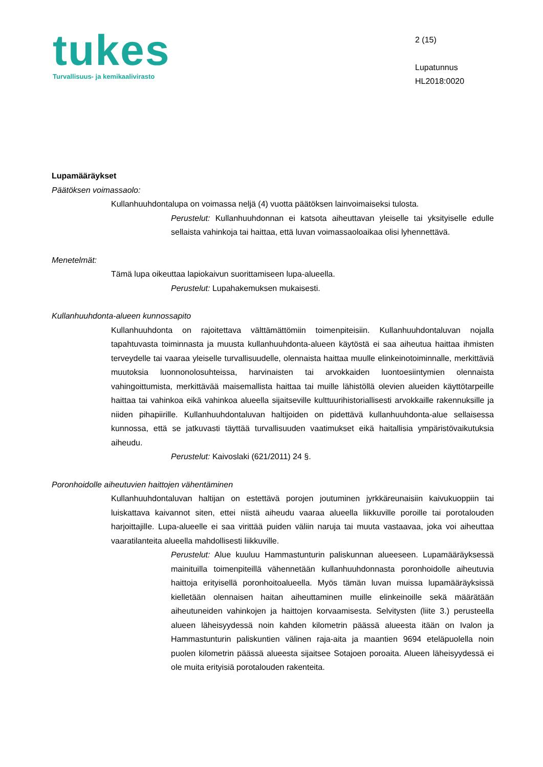tukes
Turvallisuus- ja kemikaalivirasto
2 (15)
Lupatunnus
HL2018:0020
Lupamääräykset
Päätöksen voimassaolo:
Kullanhuuhdontalupa on voimassa neljä (4) vuotta päätöksen lainvoimaiseksi tulosta.
Perustelut: Kullanhuuhdonnan ei katsota aiheuttavan yleiselle tai yksityiselle edulle sellaista vahinkoja tai haittaa, että luvan voimassaoloaikaa olisi lyhennettävä.
Menetelmät:
Tämä lupa oikeuttaa lapiokaivun suorittamiseen lupa-alueella.
Perustelut: Lupahakemuksen mukaisesti.
Kullanhuuhdonta-alueen kunnossapito
Kullanhuuhdonta on rajoitettava välttämättömiin toimenpiteisiin. Kullanhuuhdontaluvan nojalla tapahtuvasta toiminnasta ja muusta kullanhuuhdonta-alueen käytöstä ei saa aiheutua haittaa ihmisten terveydelle tai vaaraa yleiselle turvallisuudelle, olennaista haittaa muulle elinkeinotoiminnalle, merkittäviä muutoksia luonnonolosuhteissa, harvinaisten tai arvokkaiden luontoesiintymien olennaista vahingoittumista, merkittävää maisemallista haittaa tai muille lähistöllä olevien alueiden käyttötarpeille haittaa tai vahinkoa eikä vahinkoa alueella sijaitseville kulttuurihistoriallisesti arvokkaille rakennuksille ja niiden pihapiirille. Kullanhuuhdontaluvan haltijoiden on pidettävä kullanhuuhdonta-alue sellaisessa kunnossa, että se jatkuvasti täyttää turvallisuuden vaatimukset eikä haitallisia ympäristövaikutuksia aiheudu.
Perustelut: Kaivoslaki (621/2011) 24 §.
Poronhoidolle aiheutuvien haittojen vähentäminen
Kullanhuuhdontaluvan haltijan on estettävä porojen joutuminen jyrkkäreunaisiin kaivukuoppiin tai luiskattava kaivannot siten, ettei niistä aiheudu vaaraa alueella liikkuville poroille tai porotalouden harjoittajille. Lupa-alueelle ei saa virittää puiden väliin naruja tai muuta vastaavaa, joka voi aiheuttaa vaaratilanteita alueella mahdollisesti liikkuville.
Perustelut: Alue kuuluu Hammastunturin paliskunnan alueeseen. Lupamääräyksessä mainituilla toimenpiteillä vähennetään kullanhuuhdonnasta poronhoidolle aiheutuvia haittoja erityisellä poronhoitoalueella. Myös tämän luvan muissa lupamääräyksissä kielletään olennaisen haitan aiheuttaminen muille elinkeinoille sekä määrätään aiheutuneiden vahinkojen ja haittojen korvaamisesta. Selvitysten (liite 3.) perusteella alueen läheisyydessä noin kahden kilometrin päässä alueesta itään on Ivalon ja Hammastunturin paliskuntien välinen raja-aita ja maantien 9694 eteläpuolella noin puolen kilometrin päässä alueesta sijaitsee Sotajoen poroaita. Alueen läheisyydessä ei ole muita erityisiä porotalouden rakenteita.